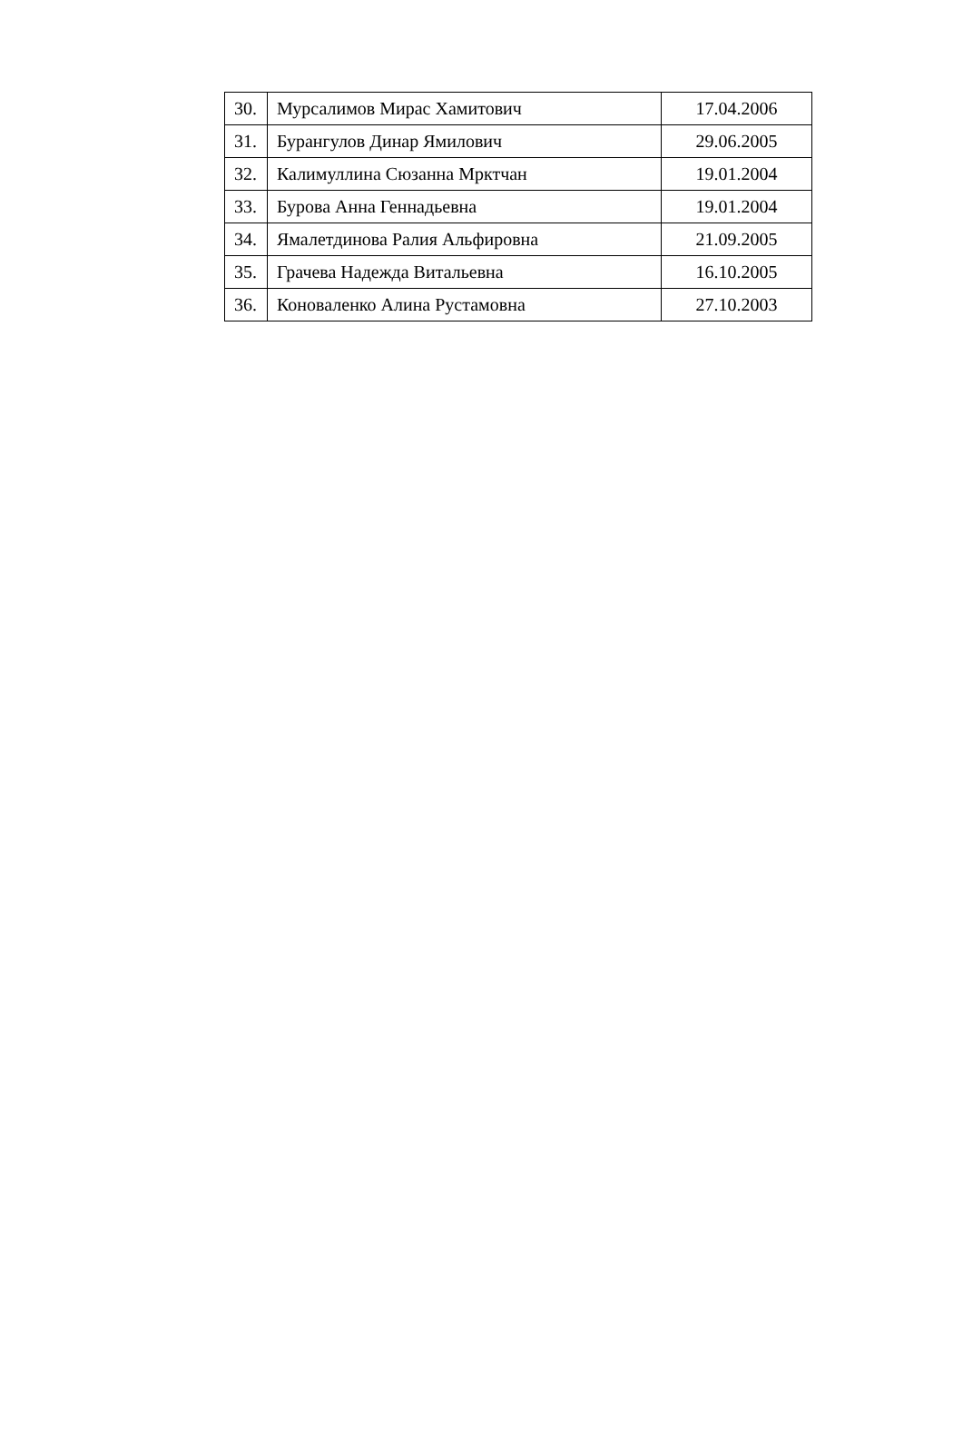| 30. | Мурсалимов Мирас Хамитович | 17.04.2006 |
| 31. | Бурангулов Динар Ямилович | 29.06.2005 |
| 32. | Калимуллина Сюзанна Мрктчан | 19.01.2004 |
| 33. | Бурова Анна Геннадьевна | 19.01.2004 |
| 34. | Ямалетдинова Ралия Альфировна | 21.09.2005 |
| 35. | Грачева Надежда Витальевна | 16.10.2005 |
| 36. | Коноваленко Алина Рустамовна | 27.10.2003 |